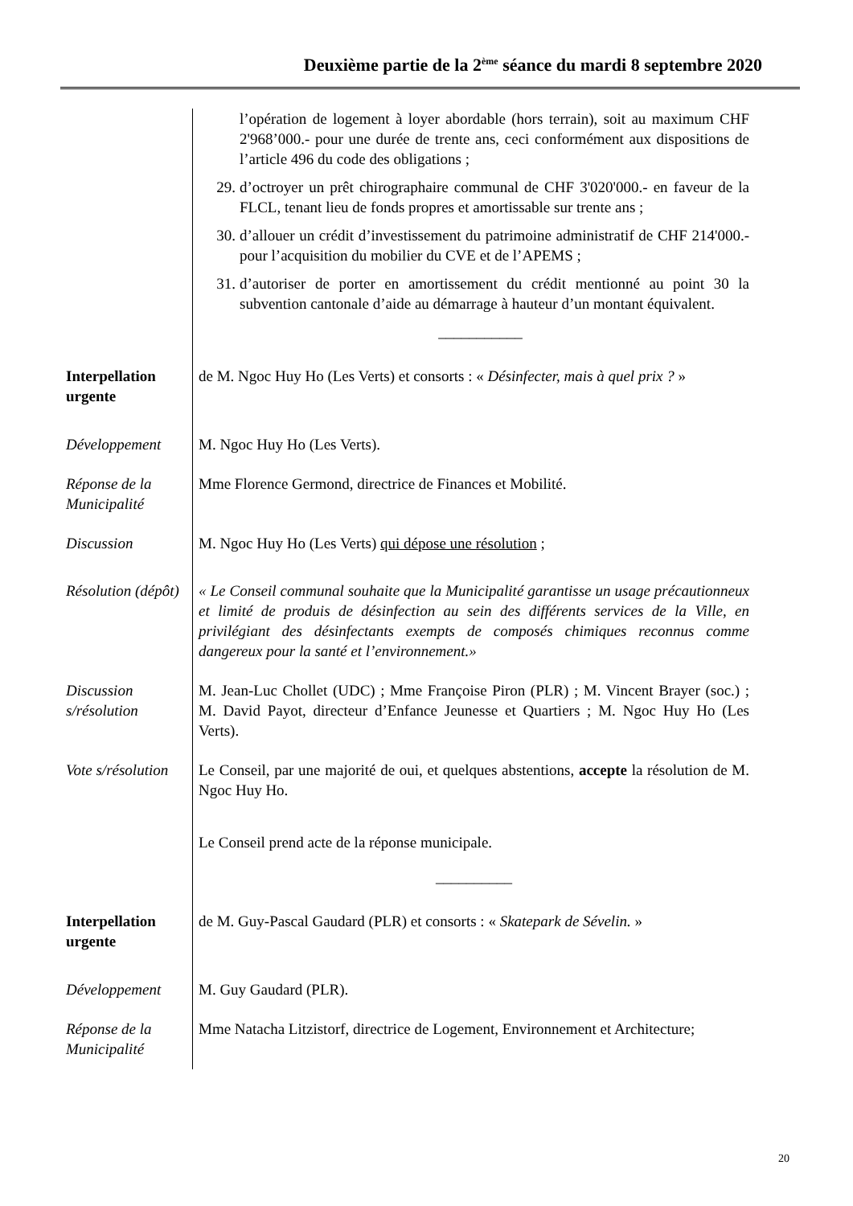Deuxième partie de la 2<sup>ème</sup> séance du mardi 8 septembre 2020
l’opération de logement à loyer abordable (hors terrain), soit au maximum CHF 2'968’000.- pour une durée de trente ans, ceci conformément aux dispositions de l’article 496 du code des obligations ;
29. d’octroyer un prêt chirographaire communal de CHF 3'020'000.- en faveur de la FLCL, tenant lieu de fonds propres et amortissable sur trente ans ;
30. d’allouer un crédit d’investissement du patrimoine administratif de CHF 214'000.- pour l’acquisition du mobilier du CVE et de l’APEMS ;
31. d’autoriser de porter en amortissement du crédit mentionné au point 30 la subvention cantonale d’aide au démarrage à hauteur d’un montant équivalent.
___________
Interpellation urgente
de M. Ngoc Huy Ho (Les Verts) et consorts : « Désinfecter, mais à quel prix ? »
Développement M. Ngoc Huy Ho (Les Verts).
Réponse de la Municipalité
Mme Florence Germond, directrice de Finances et Mobilité.
Discussion M. Ngoc Huy Ho (Les Verts) qui dépose une résolution ;
Résolution (dépôt)
« Le Conseil communal souhaite que la Municipalité garantisse un usage précautionneux et limité de produis de désinfection au sein des différents services de la Ville, en privilégiant des désinfectants exempts de composés chimiques reconnus comme dangereux pour la santé et l’environnement.»
Discussion s/résolution
M. Jean-Luc Chollet (UDC) ; Mme Françoise Piron (PLR) ; M. Vincent Brayer (soc.) ; M. David Payot, directeur d’Enfance Jeunesse et Quartiers ; M. Ngoc Huy Ho (Les Verts).
Vote s/résolution
Le Conseil, par une majorité de oui, et quelques abstentions, accepte la résolution de M. Ngoc Huy Ho.
Le Conseil prend acte de la réponse municipale.
__________
Interpellation urgente
de M. Guy-Pascal Gaudard (PLR) et consorts : « Skatepark de Sévelin. »
Développement M. Guy Gaudard (PLR).
Réponse de la Municipalité
Mme Natacha Litzistorf, directrice de Logement, Environnement et Architecture;
20